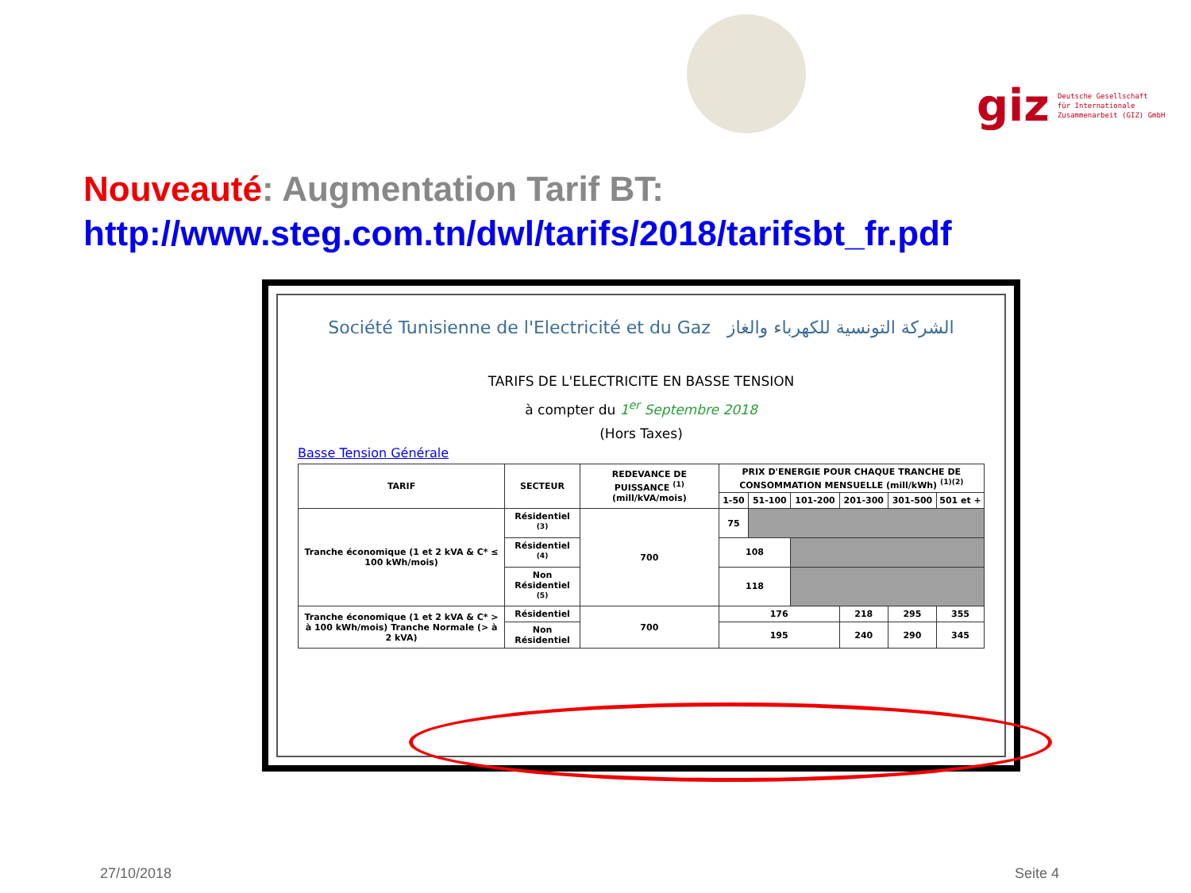giz Deutsche Gesellschaft
für Internationale
Zusammenarbeit (GIZ) GmbH
Nouveauté: Augmentation Tarif BT:
http://www.steg.com.tn/dwl/tarifs/2018/tarifsbt_fr.pdf
Société Tunisienne de l'Electricité et du Gaz الشركة التونسية للكهرباء والغاز
TARIFS DE L'ELECTRICITE EN BASSE TENSION
à compter du 1<sup>er</sup> Septembre 2018
(Hors Taxes)
Basse Tension Générale
| TARIF | SECTEUR | REDEVANCE DE PUISSANCE <sup>(1)</sup> (mill/kVA/mois) | PRIX D'ENERGIE POUR CHAQUE TRANCHE DE CONSOMMATION MENSUELLE (mill/kWh) <sup>(1)(2)</sup> | | | | | |
| --- | --- | --- | --- | --- | --- | --- | --- | --- |
| | | | 1-50 | 51-100 | 101-200 | 201-300 | 301-500 | 501 et + |
| Tranche économique (1 et 2 kVA & C* ≤ 100 kWh/mois) | Résidentiel <sup>(3)</sup> | 700 | 75 | | | | | |
| | Résidentiel <sup>(4)</sup> | | 108 | | | | | |
| | Non Résidentiel <sup>(5)</sup> | | 118 | | | | | |
| Tranche économique (1 et 2 kVA & C* > à 100 kWh/mois) Tranche Normale (> à 2 kVA) | Résidentiel | 700 | 176 | | | 218 | 295 | 355 |
| | Non Résidentiel | | 195 | | | 240 | 290 | 345 |
27/10/2018 Seite 4